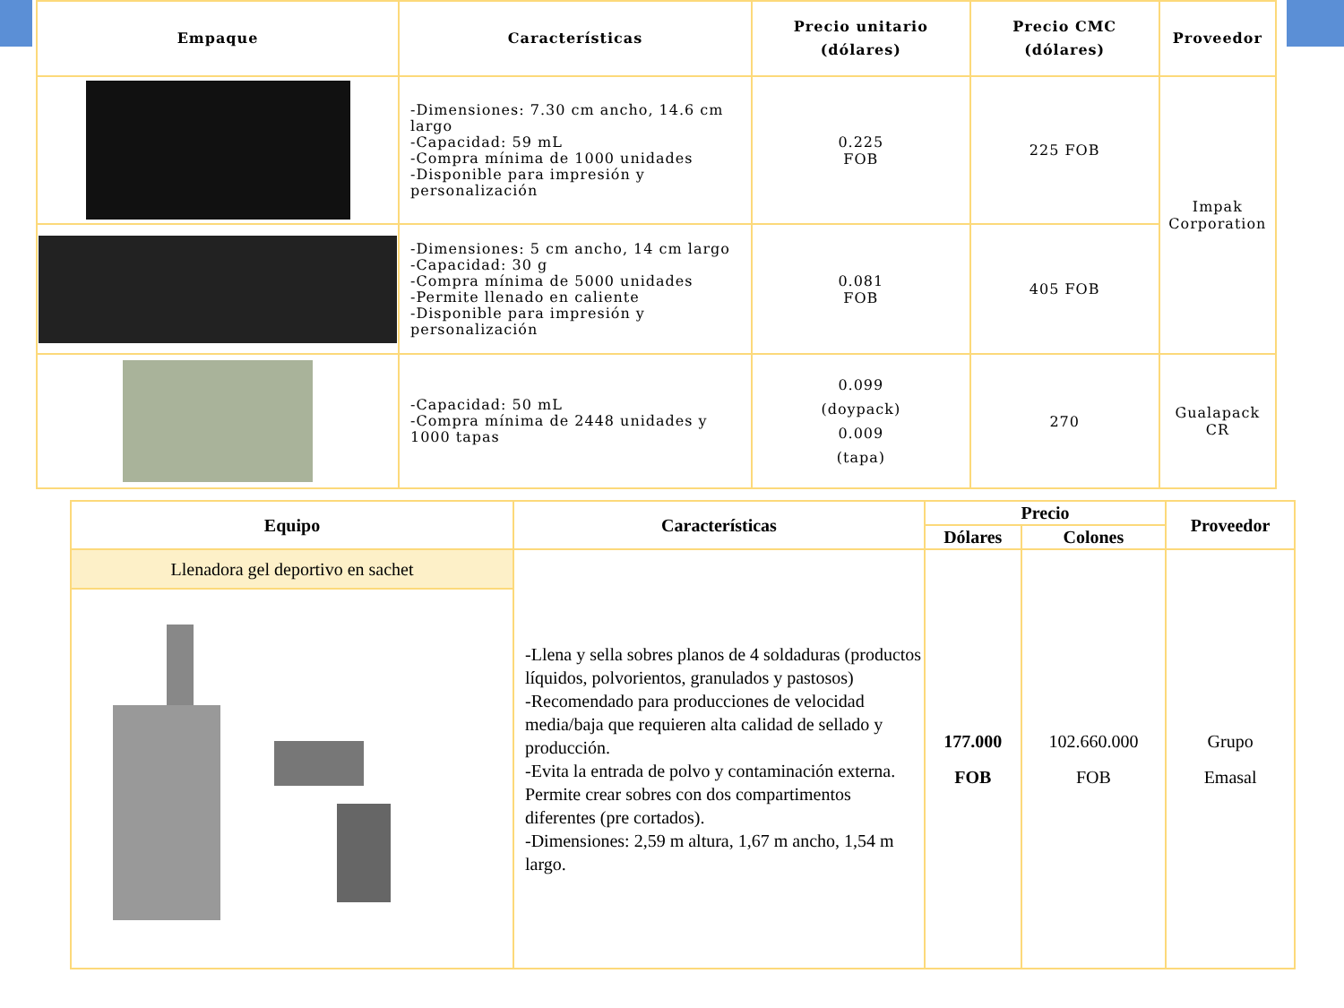| Empaque | Características | Precio unitario (dólares) | Precio CMC (dólares) | Proveedor |
| --- | --- | --- | --- | --- |
| | -Dimensiones: 7.30 cm ancho, 14.6 cm largo -Capacidad: 59 mL -Compra mínima de 1000 unidades -Disponible para impresión y personalización | 0.225 FOB | 225 FOB | Impak Corporation |
| | -Dimensiones: 5 cm ancho, 14 cm largo -Capacidad: 30 g -Compra mínima de 5000 unidades -Permite llenado en caliente -Disponible para impresión y personalización | 0.081 FOB | 405 FOB | |
| | -Capacidad: 50 mL -Compra mínima de 2448 unidades y 1000 tapas | 0.099 (doypack) 0.009 (tapa) | 270 | Gualapack CR |
| Equipo | Características | Precio | | Proveedor |
| --- | --- | --- | --- | --- |
| | | Dólares | Colones | |
| Llenadora gel deportivo en sachet | -Llena y sella sobres planos de 4 soldaduras (productos líquidos, polvorientos, granulados y pastosos) -Recomendado para producciones de velocidad media/baja que requieren alta calidad de sellado y producción. -Evita la entrada de polvo y contaminación externa. Permite crear sobres con dos compartimentos diferentes (pre cortados). -Dimensiones: 2,59 m altura, 1,67 m ancho, 1,54 m largo. | 177.000 FOB | 102.660.000 FOB | Grupo Emasal |